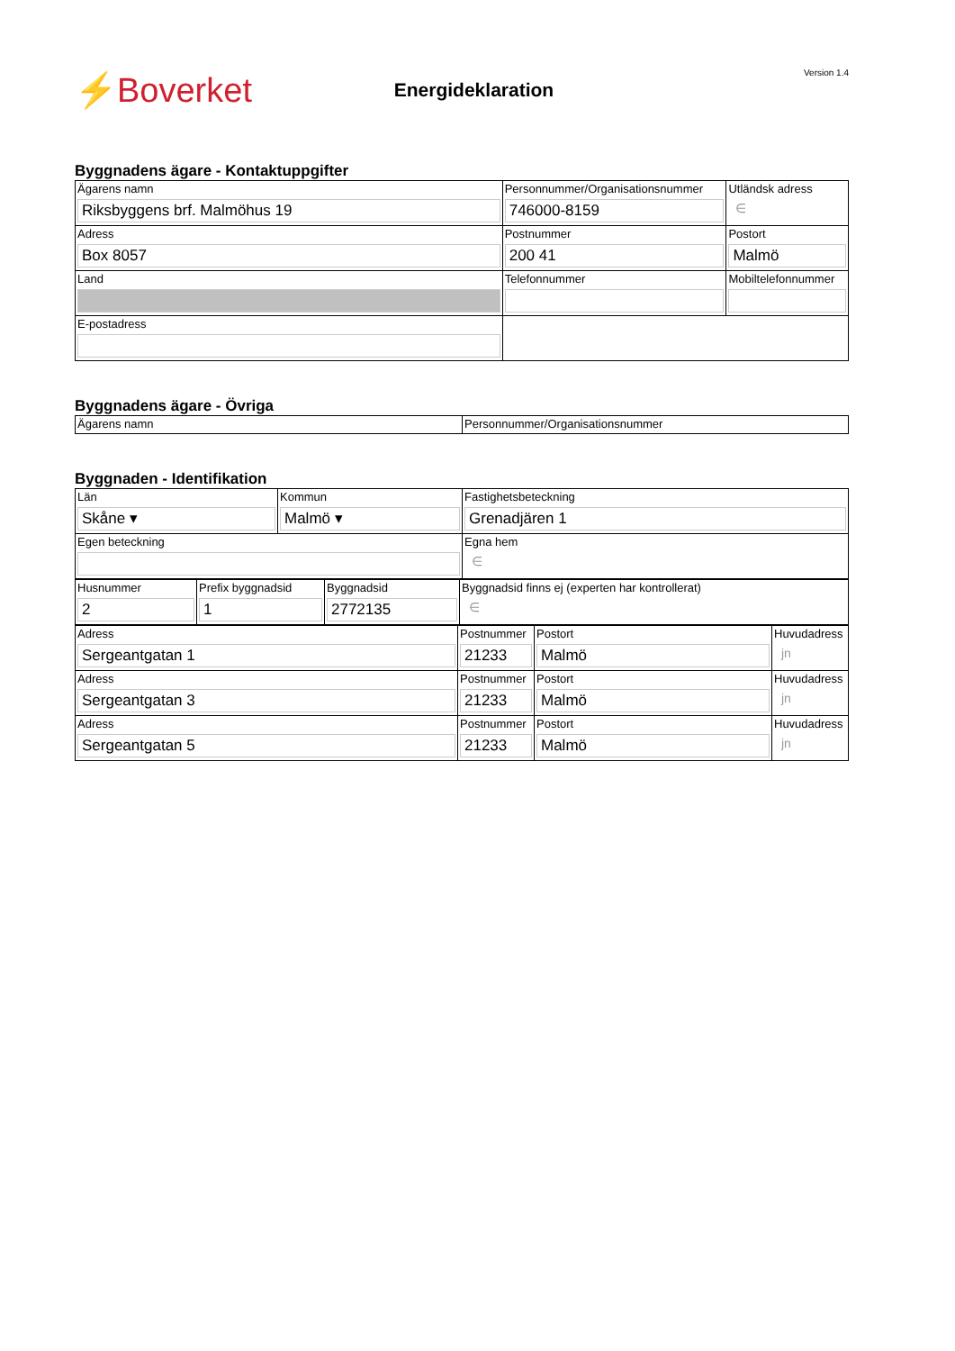⚡Boverket
Energideklaration
Version 1.4
Byggnadens ägare - Kontaktuppgifter
| Ägarens namn Riksbyggens brf. Malmöhus 19 | Personnummer/Organisationsnummer 746000-8159 | | | Utländsk adress ∈ |
| Adress Box 8057 | Postnummer 200 41 | Postort Malmö | | |
| Land | Telefonnummer | | Mobiltelefonnummer | |
| E-postadress | | | | |
Byggnadens ägare - Övriga
| Ägarens namn | Personnummer/Organisationsnummer |
Byggnaden - Identifikation
| Län Skåne ▾ | Kommun Malmö ▾ | Fastighetsbeteckning Grenadjären 1 |
| Egen beteckning | | Egna hem ∈ |
| Husnummer 2 | Prefix byggnadsid 1 | Byggnadsid 2772135 | Byggnadsid finns ej (experten har kontrollerat) ∈ |
| Adress Sergeantgatan 1 | Postnummer 21233 | Postort Malmö | Huvudadress jn |
| Adress Sergeantgatan 3 | Postnummer 21233 | Postort Malmö | Huvudadress jn |
| Adress Sergeantgatan 5 | Postnummer 21233 | Postort Malmö | Huvudadress jn |